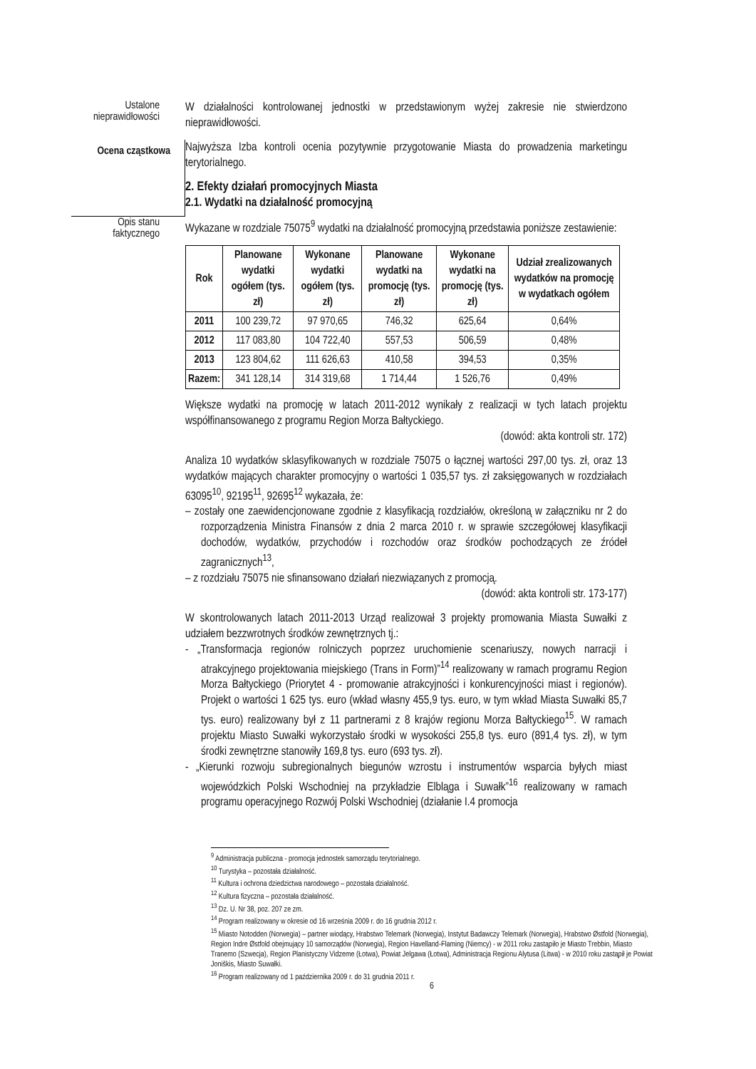Ustalone nieprawidłowości
W działalności kontrolowanej jednostki w przedstawionym wyżej zakresie nie stwierdzono nieprawidłowości.
Ocena cząstkowa
Najwyższa Izba kontroli ocenia pozytywnie przygotowanie Miasta do prowadzenia marketingu terytorialnego.
2. Efekty działań promocyjnych Miasta
2.1. Wydatki na działalność promocyjną
Opis stanu faktycznego
Wykazane w rozdziale 75075<sup>9</sup> wydatki na działalność promocyjną przedstawia poniższe zestawienie:
| Rok | Planowane wydatki ogółem (tys. zł) | Wykonane wydatki ogółem (tys. zł) | Planowane wydatki na promocję (tys. zł) | Wykonane wydatki na promocję (tys. zł) | Udział zrealizowanych wydatków na promocję w wydatkach ogółem |
| --- | --- | --- | --- | --- | --- |
| 2011 | 100 239,72 | 97 970,65 | 746,32 | 625,64 | 0,64% |
| 2012 | 117 083,80 | 104 722,40 | 557,53 | 506,59 | 0,48% |
| 2013 | 123 804,62 | 111 626,63 | 410,58 | 394,53 | 0,35% |
| Razem: | 341 128,14 | 314 319,68 | 1 714,44 | 1 526,76 | 0,49% |
Większe wydatki na promocję w latach 2011-2012 wynikały z realizacji w tych latach projektu współfinansowanego z programu Region Morza Bałtyckiego.
(dowód: akta kontroli str. 172)
Analiza 10 wydatków sklasyfikowanych w rozdziale 75075 o łącznej wartości 297,00 tys. zł, oraz 13 wydatków mających charakter promocyjny o wartości 1 035,57 tys. zł zaksięgowanych w rozdziałach 63095<sup>10</sup>, 92195<sup>11</sup>, 92695<sup>12</sup> wykazała, że:
– zostały one zaewidencjonowane zgodnie z klasyfikacją rozdziałów, określoną w załączniku nr 2 do rozporządzenia Ministra Finansów z dnia 2 marca 2010 r. w sprawie szczegółowej klasyfikacji dochodów, wydatków, przychodów i rozchodów oraz środków pochodzących ze źródeł zagranicznych<sup>13</sup>,
– z rozdziału 75075 nie sfinansowano działań niezwiązanych z promocją.
(dowód: akta kontroli str. 173-177)
W skontrolowanych latach 2011-2013 Urząd realizował 3 projekty promowania Miasta Suwałki z udziałem bezzwrotnych środków zewnętrznych tj.:
- „Transformacja regionów rolniczych poprzez uruchomienie scenariuszy, nowych narracji i atrakcyjnego projektowania miejskiego (Trans in Form)”<sup>14</sup> realizowany w ramach programu Region Morza Bałtyckiego (Priorytet 4 - promowanie atrakcyjności i konkurencyjności miast i regionów). Projekt o wartości 1 625 tys. euro (wkład własny 455,9 tys. euro, w tym wkład Miasta Suwałki 85,7 tys. euro) realizowany był z 11 partnerami z 8 krajów regionu Morza Bałtyckiego<sup>15</sup>. W ramach projektu Miasto Suwałki wykorzystało środki w wysokości 255,8 tys. euro (891,4 tys. zł), w tym środki zewnętrzne stanowiły 169,8 tys. euro (693 tys. zł).
- „Kierunki rozwoju subregionalnych biegunów wzrostu i instrumentów wsparcia byłych miast wojewódzkich Polski Wschodniej na przykładzie Elbląga i Suwałk”<sup>16</sup> realizowany w ramach programu operacyjnego Rozwój Polski Wschodniej (działanie I.4 promocja
<sup>9</sup> Administracja publiczna - promocja jednostek samorządu terytorialnego.
<sup>10</sup> Turystyka – pozostała działalność.
<sup>11</sup> Kultura i ochrona dziedzictwa narodowego – pozostała działalność.
<sup>12</sup> Kultura fizyczna – pozostała działalność.
<sup>13</sup> Dz. U. Nr 38, poz. 207 ze zm.
<sup>14</sup> Program realizowany w okresie od 16 września 2009 r. do 16 grudnia 2012 r.
<sup>15</sup> Miasto Notodden (Norwegia) – partner wiodący, Hrabstwo Telemark (Norwegia), Instytut Badawczy Telemark (Norwegia), Hrabstwo Østfold (Norwegia), Region Indre Østfold obejmujący 10 samorządów (Norwegia), Region Havelland-Flaming (Niemcy) - w 2011 roku zastąpiło je Miasto Trebbin, Miasto Tranemo (Szwecja), Region Planistyczny Vidzeme (Łotwa), Powiat Jelgawa (Łotwa), Administracja Regionu Alytusa (Litwa) - w 2010 roku zastąpił je Powiat Joniškis, Miasto Suwałki.
<sup>16</sup> Program realizowany od 1 października 2009 r. do 31 grudnia 2011 r.
6